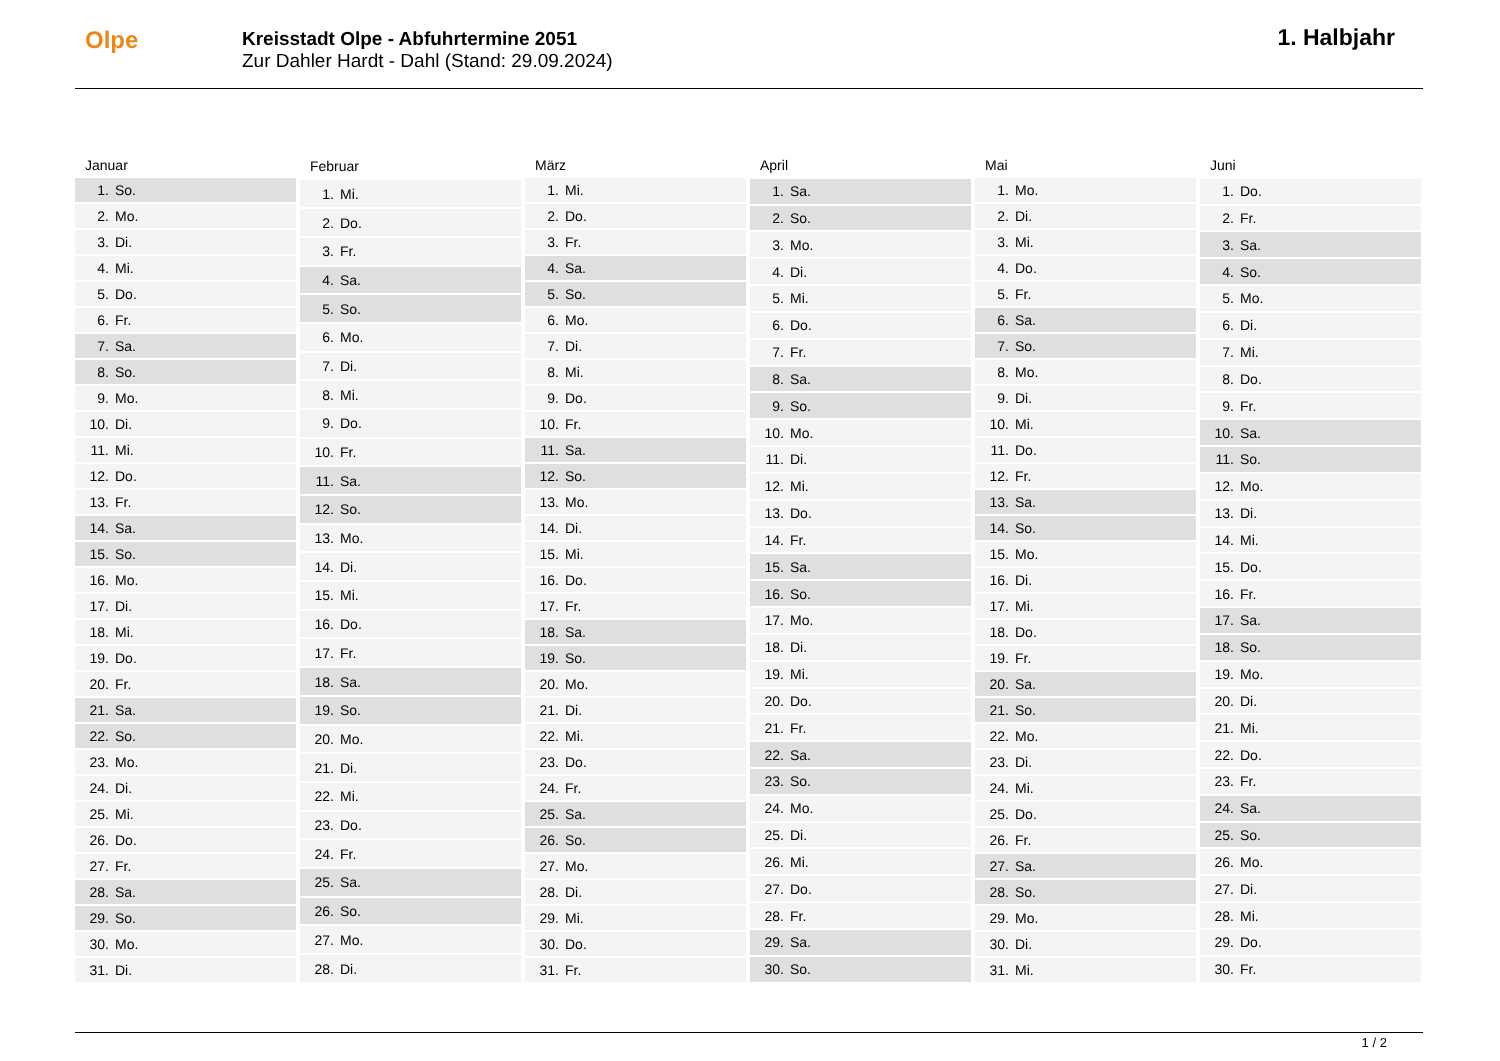Olpe
Kreisstadt Olpe - Abfuhrtermine 2051
Zur Dahler Hardt - Dahl (Stand: 29.09.2024)
1. Halbjahr
| Januar | |
| --- | --- |
| 1. | So. |
| 2. | Mo. |
| 3. | Di. |
| 4. | Mi. |
| 5. | Do. |
| 6. | Fr. |
| 7. | Sa. |
| 8. | So. |
| 9. | Mo. |
| 10. | Di. |
| 11. | Mi. |
| 12. | Do. |
| 13. | Fr. |
| 14. | Sa. |
| 15. | So. |
| 16. | Mo. |
| 17. | Di. |
| 18. | Mi. |
| 19. | Do. |
| 20. | Fr. |
| 21. | Sa. |
| 22. | So. |
| 23. | Mo. |
| 24. | Di. |
| 25. | Mi. |
| 26. | Do. |
| 27. | Fr. |
| 28. | Sa. |
| 29. | So. |
| 30. | Mo. |
| 31. | Di. |
| Februar | |
| --- | --- |
| 1. | Mi. |
| 2. | Do. |
| 3. | Fr. |
| 4. | Sa. |
| 5. | So. |
| 6. | Mo. |
| 7. | Di. |
| 8. | Mi. |
| 9. | Do. |
| 10. | Fr. |
| 11. | Sa. |
| 12. | So. |
| 13. | Mo. |
| 14. | Di. |
| 15. | Mi. |
| 16. | Do. |
| 17. | Fr. |
| 18. | Sa. |
| 19. | So. |
| 20. | Mo. |
| 21. | Di. |
| 22. | Mi. |
| 23. | Do. |
| 24. | Fr. |
| 25. | Sa. |
| 26. | So. |
| 27. | Mo. |
| 28. | Di. |
| März | |
| --- | --- |
| 1. | Mi. |
| 2. | Do. |
| 3. | Fr. |
| 4. | Sa. |
| 5. | So. |
| 6. | Mo. |
| 7. | Di. |
| 8. | Mi. |
| 9. | Do. |
| 10. | Fr. |
| 11. | Sa. |
| 12. | So. |
| 13. | Mo. |
| 14. | Di. |
| 15. | Mi. |
| 16. | Do. |
| 17. | Fr. |
| 18. | Sa. |
| 19. | So. |
| 20. | Mo. |
| 21. | Di. |
| 22. | Mi. |
| 23. | Do. |
| 24. | Fr. |
| 25. | Sa. |
| 26. | So. |
| 27. | Mo. |
| 28. | Di. |
| 29. | Mi. |
| 30. | Do. |
| 31. | Fr. |
| April | |
| --- | --- |
| 1. | Sa. |
| 2. | So. |
| 3. | Mo. |
| 4. | Di. |
| 5. | Mi. |
| 6. | Do. |
| 7. | Fr. |
| 8. | Sa. |
| 9. | So. |
| 10. | Mo. |
| 11. | Di. |
| 12. | Mi. |
| 13. | Do. |
| 14. | Fr. |
| 15. | Sa. |
| 16. | So. |
| 17. | Mo. |
| 18. | Di. |
| 19. | Mi. |
| 20. | Do. |
| 21. | Fr. |
| 22. | Sa. |
| 23. | So. |
| 24. | Mo. |
| 25. | Di. |
| 26. | Mi. |
| 27. | Do. |
| 28. | Fr. |
| 29. | Sa. |
| 30. | So. |
| Mai | |
| --- | --- |
| 1. | Mo. |
| 2. | Di. |
| 3. | Mi. |
| 4. | Do. |
| 5. | Fr. |
| 6. | Sa. |
| 7. | So. |
| 8. | Mo. |
| 9. | Di. |
| 10. | Mi. |
| 11. | Do. |
| 12. | Fr. |
| 13. | Sa. |
| 14. | So. |
| 15. | Mo. |
| 16. | Di. |
| 17. | Mi. |
| 18. | Do. |
| 19. | Fr. |
| 20. | Sa. |
| 21. | So. |
| 22. | Mo. |
| 23. | Di. |
| 24. | Mi. |
| 25. | Do. |
| 26. | Fr. |
| 27. | Sa. |
| 28. | So. |
| 29. | Mo. |
| 30. | Di. |
| 31. | Mi. |
| Juni | |
| --- | --- |
| 1. | Do. |
| 2. | Fr. |
| 3. | Sa. |
| 4. | So. |
| 5. | Mo. |
| 6. | Di. |
| 7. | Mi. |
| 8. | Do. |
| 9. | Fr. |
| 10. | Sa. |
| 11. | So. |
| 12. | Mo. |
| 13. | Di. |
| 14. | Mi. |
| 15. | Do. |
| 16. | Fr. |
| 17. | Sa. |
| 18. | So. |
| 19. | Mo. |
| 20. | Di. |
| 21. | Mi. |
| 22. | Do. |
| 23. | Fr. |
| 24. | Sa. |
| 25. | So. |
| 26. | Mo. |
| 27. | Di. |
| 28. | Mi. |
| 29. | Do. |
| 30. | Fr. |
1 / 2